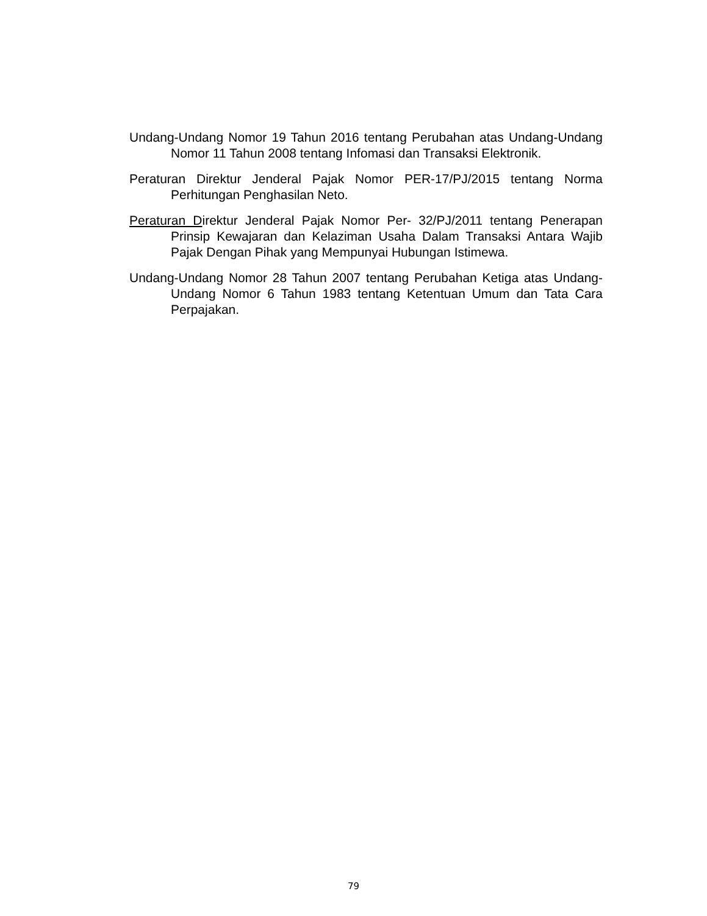Undang-Undang Nomor 19 Tahun 2016 tentang Perubahan atas Undang-Undang Nomor 11 Tahun 2008 tentang Infomasi dan Transaksi Elektronik.
Peraturan Direktur Jenderal Pajak Nomor PER-17/PJ/2015 tentang Norma Perhitungan Penghasilan Neto.
Peraturan Direktur Jenderal Pajak Nomor Per- 32/PJ/2011 tentang Penerapan Prinsip Kewajaran dan Kelaziman Usaha Dalam Transaksi Antara Wajib Pajak Dengan Pihak yang Mempunyai Hubungan Istimewa.
Undang-Undang Nomor 28 Tahun 2007 tentang Perubahan Ketiga atas Undang-Undang Nomor 6 Tahun 1983 tentang Ketentuan Umum dan Tata Cara Perpajakan.
79